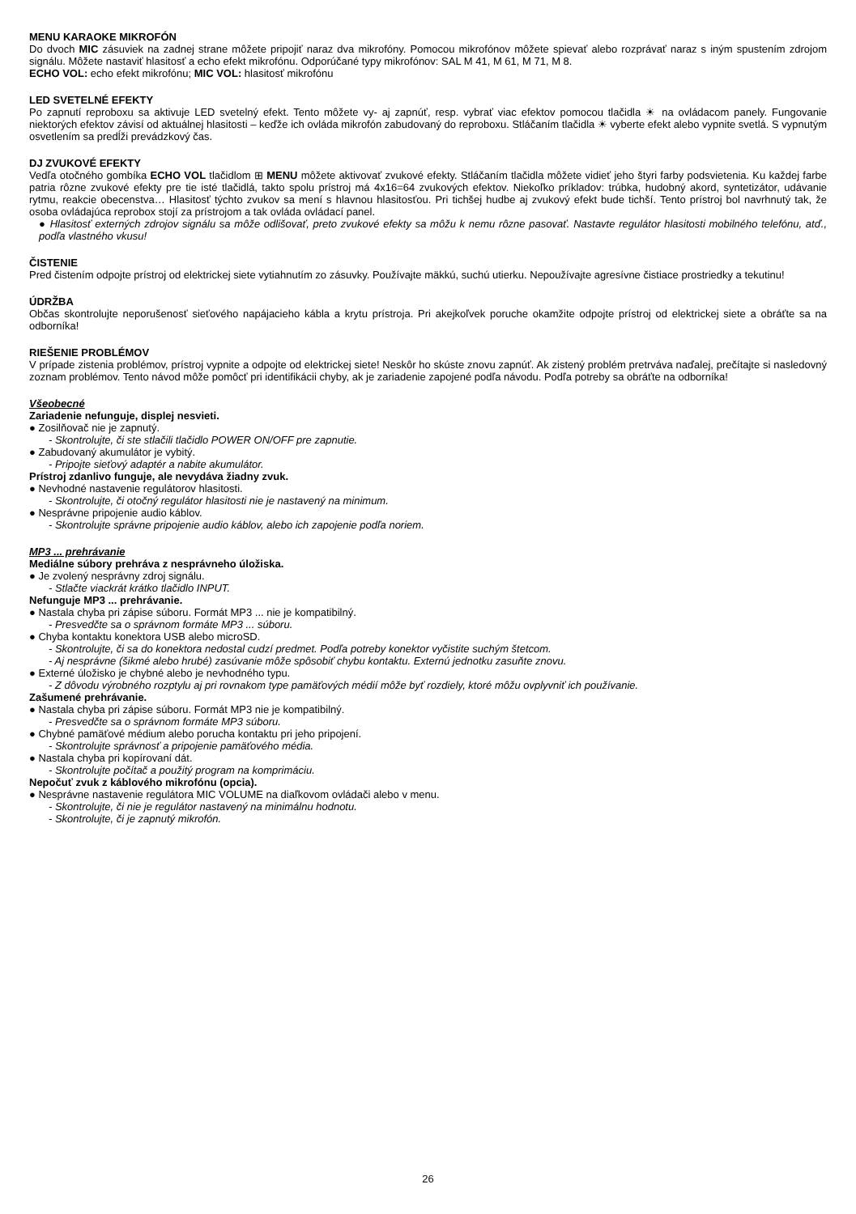MENU KARAOKE MIKROFÓN
Do dvoch MIC zásuviek na zadnej strane môžete pripojiť naraz dva mikrofóny. Pomocou mikrofónov môžete spievať alebo rozprávať naraz s iným spustením zdrojom signálu. Môžete nastaviť hlasitosť a echo efekt mikrofónu. Odporúčané typy mikrofónov: SAL M 41, M 61, M 71, M 8.
ECHO VOL: echo efekt mikrofónu; MIC VOL: hlasitosť mikrofónu
LED SVETELNÉ EFEKTY
Po zapnutí reproboxu sa aktivuje LED svetelný efekt. Tento môžete vy- aj zapnúť, resp. vybrať viac efektov pomocou tlačidla ☀ na ovládacom panely. Fungovanie niektorých efektov závisí od aktuálnej hlasitosti – keďže ich ovláda mikrofón zabudovaný do reproboxu. Stláčaním tlačidla ☀ vyberte efekt alebo vypnite svetlá. S vypnutým osvetlením sa predĺži prevádzkový čas.
DJ ZVUKOVÉ EFEKTY
Vedľa otočného gombíka ECHO VOL tlačidlom ⊞ MENU môžete aktivovať zvukové efekty. Stláčaním tlačidla môžete vidieť jeho štyri farby podsvietenia. Ku každej farbe patria rôzne zvukové efekty pre tie isté tlačidlá, takto spolu prístroj má 4x16=64 zvukových efektov. Niekoľko príkladov: trúbka, hudobný akord, syntetizátor, udávanie rytmu, reakcie obecenstva… Hlasitosť týchto zvukov sa mení s hlavnou hlasitosťou. Pri tichšej hudbe aj zvukový efekt bude tichší. Tento prístroj bol navrhnutý tak, že osoba ovládajúca reprobox stojí za prístrojom a tak ovláda ovládací panel.
● Hlasitosť externých zdrojov signálu sa môže odlišovať, preto zvukové efekty sa môžu k nemu rôzne pasovať. Nastavte regulátor hlasitosti mobilného telefónu, atď., podľa vlastného vkusu!
ČISTENIE
Pred čistením odpojte prístroj od elektrickej siete vytiahnutím zo zásuvky. Používajte mäkkú, suchú utierku. Nepoužívajte agresívne čistiace prostriedky a tekutinu!
ÚDRŽBA
Občas skontrolujte neporušenosť sieťového napájacieho kábla a krytu prístroja. Pri akejkoľvek poruche okamžite odpojte prístroj od elektrickej siete a obráťte sa na odborníka!
RIEŠENIE PROBLÉMOV
V prípade zistenia problémov, prístroj vypnite a odpojte od elektrickej siete! Neskôr ho skúste znovu zapnúť. Ak zistený problém pretrváva naďalej, prečítajte si nasledovný zoznam problémov. Tento návod môže pomôcť pri identifikácii chyby, ak je zariadenie zapojené podľa návodu. Podľa potreby sa obráťte na odborníka!
Všeobecné
Zariadenie nefunguje, displej nesvieti.
● Zosilňovač nie je zapnutý.
- Skontrolujte, či ste stlačili tlačidlo POWER ON/OFF pre zapnutie.
● Zabudovaný akumulátor je vybitý.
- Pripojte sieťový adaptér a nabite akumulátor.
Prístroj zdanlivo funguje, ale nevydáva žiadny zvuk.
● Nevhodné nastavenie regulátorov hlasitosti.
- Skontrolujte, či otočný regulátor hlasitosti nie je nastavený na minimum.
● Nesprávne pripojenie audio káblov.
- Skontrolujte správne pripojenie audio káblov, alebo ich zapojenie podľa noriem.
MP3 ... prehrávanie
Mediálne súbory prehráva z nesprávneho úložiska.
● Je zvolený nesprávny zdroj signálu.
- Stlačte viackrát krátko tlačidlo INPUT.
Nefunguje MP3 ... prehrávanie.
● Nastala chyba pri zápise súboru. Formát MP3 ... nie je kompatibilný.
- Presvedčte sa o správnom formáte MP3 ... súboru.
● Chyba kontaktu konektora USB alebo microSD.
- Skontrolujte, či sa do konektora nedostal cudzí predmet. Podľa potreby konektor vyčistite suchým štetcom.
- Aj nesprávne (šikmé alebo hrubé) zasúvanie môže spôsobiť chybu kontaktu. Externú jednotku zasuňte znovu.
● Externé úložisko je chybné alebo je nevhodného typu.
- Z dôvodu výrobného rozptylu aj pri rovnakom type pamäťových médií môže byť rozdiely, ktoré môžu ovplyvniť ich používanie.
Zašumené prehrávanie.
● Nastala chyba pri zápise súboru. Formát MP3 nie je kompatibilný.
- Presvedčte sa o správnom formáte MP3 súboru.
● Chybné pamäťové médium alebo porucha kontaktu pri jeho pripojení.
- Skontrolujte správnosť a pripojenie pamäťového média.
● Nastala chyba pri kopírovaní dát.
- Skontrolujte počítač a použitý program na komprimáciu.
Nepočuť zvuk z káblového mikrofónu (opcia).
● Nesprávne nastavenie regulátora MIC VOLUME na diaľkovom ovládači alebo v menu.
- Skontrolujte, či nie je regulátor nastavený na minimálnu hodnotu.
- Skontrolujte, či je zapnutý mikrofón.
26